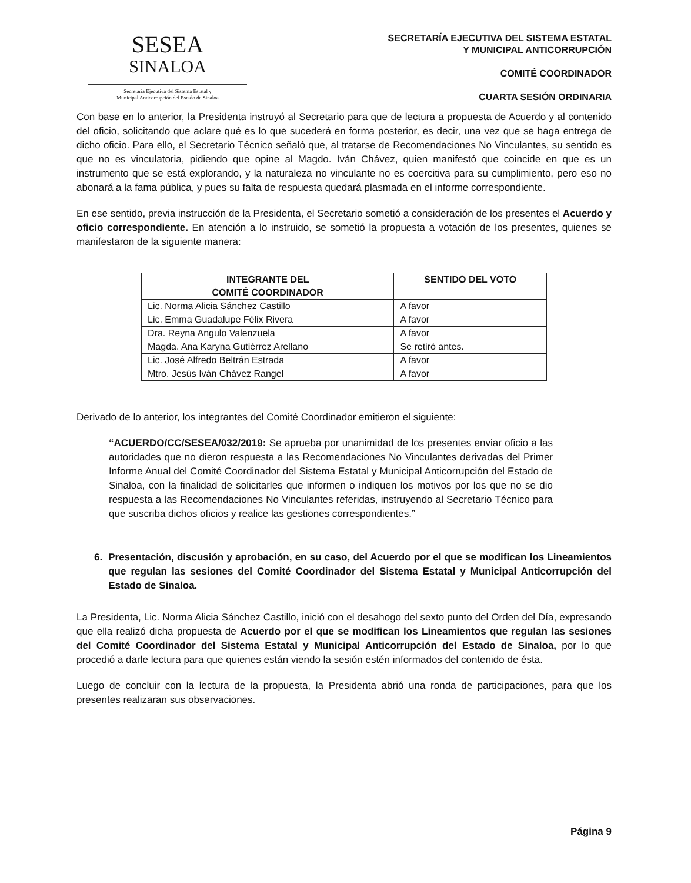SESEA
SINALOA
Secretaría Ejecutiva del Sistema Estatal y
Municipal Anticorrupción del Estado de Sinaloa
SECRETARÍA EJECUTIVA DEL SISTEMA ESTATAL
Y MUNICIPAL ANTICORRUPCIÓN
COMITÉ COORDINADOR
CUARTA SESIÓN ORDINARIA
Con base en lo anterior, la Presidenta instruyó al Secretario para que de lectura a propuesta de Acuerdo y al contenido del oficio, solicitando que aclare qué es lo que sucederá en forma posterior, es decir, una vez que se haga entrega de dicho oficio. Para ello, el Secretario Técnico señaló que, al tratarse de Recomendaciones No Vinculantes, su sentido es que no es vinculatoria, pidiendo que opine al Magdo. Iván Chávez, quien manifestó que coincide en que es un instrumento que se está explorando, y la naturaleza no vinculante no es coercitiva para su cumplimiento, pero eso no abonará a la fama pública, y pues su falta de respuesta quedará plasmada en el informe correspondiente.
En ese sentido, previa instrucción de la Presidenta, el Secretario sometió a consideración de los presentes el Acuerdo y oficio correspondiente. En atención a lo instruido, se sometió la propuesta a votación de los presentes, quienes se manifestaron de la siguiente manera:
| INTEGRANTE DEL COMITÉ COORDINADOR | SENTIDO DEL VOTO |
| --- | --- |
| Lic. Norma Alicia Sánchez Castillo | A favor |
| Lic. Emma Guadalupe Félix Rivera | A favor |
| Dra. Reyna Angulo Valenzuela | A favor |
| Magda. Ana Karyna Gutiérrez Arellano | Se retiró antes. |
| Lic. José Alfredo Beltrán Estrada | A favor |
| Mtro. Jesús Iván Chávez Rangel | A favor |
Derivado de lo anterior, los integrantes del Comité Coordinador emitieron el siguiente:
“ACUERDO/CC/SESEA/032/2019: Se aprueba por unanimidad de los presentes enviar oficio a las autoridades que no dieron respuesta a las Recomendaciones No Vinculantes derivadas del Primer Informe Anual del Comité Coordinador del Sistema Estatal y Municipal Anticorrupción del Estado de Sinaloa, con la finalidad de solicitarles que informen o indiquen los motivos por los que no se dio respuesta a las Recomendaciones No Vinculantes referidas, instruyendo al Secretario Técnico para que suscriba dichos oficios y realice las gestiones correspondientes.”
6. Presentación, discusión y aprobación, en su caso, del Acuerdo por el que se modifican los Lineamientos que regulan las sesiones del Comité Coordinador del Sistema Estatal y Municipal Anticorrupción del Estado de Sinaloa.
La Presidenta, Lic. Norma Alicia Sánchez Castillo, inició con el desahogo del sexto punto del Orden del Día, expresando que ella realizó dicha propuesta de Acuerdo por el que se modifican los Lineamientos que regulan las sesiones del Comité Coordinador del Sistema Estatal y Municipal Anticorrupción del Estado de Sinaloa, por lo que procedió a darle lectura para que quienes están viendo la sesión estén informados del contenido de ésta.
Luego de concluir con la lectura de la propuesta, la Presidenta abrió una ronda de participaciones, para que los presentes realizaran sus observaciones.
Página 9